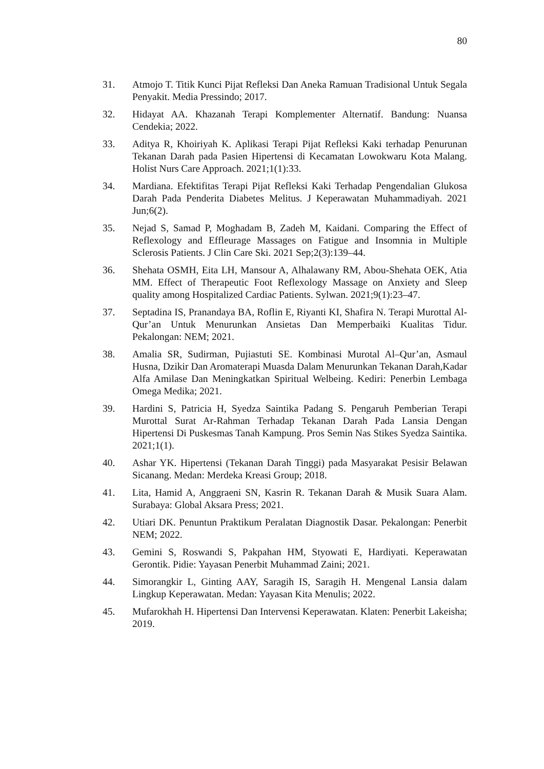80
31. Atmojo T. Titik Kunci Pijat Refleksi Dan Aneka Ramuan Tradisional Untuk Segala Penyakit. Media Pressindo; 2017.
32. Hidayat AA. Khazanah Terapi Komplementer Alternatif. Bandung: Nuansa Cendekia; 2022.
33. Aditya R, Khoiriyah K. Aplikasi Terapi Pijat Refleksi Kaki terhadap Penurunan Tekanan Darah pada Pasien Hipertensi di Kecamatan Lowokwaru Kota Malang. Holist Nurs Care Approach. 2021;1(1):33.
34. Mardiana. Efektifitas Terapi Pijat Refleksi Kaki Terhadap Pengendalian Glukosa Darah Pada Penderita Diabetes Melitus. J Keperawatan Muhammadiyah. 2021 Jun;6(2).
35. Nejad S, Samad P, Moghadam B, Zadeh M, Kaidani. Comparing the Effect of Reflexology and Effleurage Massages on Fatigue and Insomnia in Multiple Sclerosis Patients. J Clin Care Ski. 2021 Sep;2(3):139–44.
36. Shehata OSMH, Eita LH, Mansour A, Alhalawany RM, Abou-Shehata OEK, Atia MM. Effect of Therapeutic Foot Reflexology Massage on Anxiety and Sleep quality among Hospitalized Cardiac Patients. Sylwan. 2021;9(1):23–47.
37. Septadina IS, Pranandaya BA, Roflin E, Riyanti KI, Shafira N. Terapi Murottal Al-Qur’an Untuk Menurunkan Ansietas Dan Memperbaiki Kualitas Tidur. Pekalongan: NEM; 2021.
38. Amalia SR, Sudirman, Pujiastuti SE. Kombinasi Murotal Al–Qur’an, Asmaul Husna, Dzikir Dan Aromaterapi Muasda Dalam Menurunkan Tekanan Darah,Kadar Alfa Amilase Dan Meningkatkan Spiritual Welbeing. Kediri: Penerbin Lembaga Omega Medika; 2021.
39. Hardini S, Patricia H, Syedza Saintika Padang S. Pengaruh Pemberian Terapi Murottal Surat Ar-Rahman Terhadap Tekanan Darah Pada Lansia Dengan Hipertensi Di Puskesmas Tanah Kampung. Pros Semin Nas Stikes Syedza Saintika. 2021;1(1).
40. Ashar YK. Hipertensi (Tekanan Darah Tinggi) pada Masyarakat Pesisir Belawan Sicanang. Medan: Merdeka Kreasi Group; 2018.
41. Lita, Hamid A, Anggraeni SN, Kasrin R. Tekanan Darah & Musik Suara Alam. Surabaya: Global Aksara Press; 2021.
42. Utiari DK. Penuntun Praktikum Peralatan Diagnostik Dasar. Pekalongan: Penerbit NEM; 2022.
43. Gemini S, Roswandi S, Pakpahan HM, Styowati E, Hardiyati. Keperawatan Gerontik. Pidie: Yayasan Penerbit Muhammad Zaini; 2021.
44. Simorangkir L, Ginting AAY, Saragih IS, Saragih H. Mengenal Lansia dalam Lingkup Keperawatan. Medan: Yayasan Kita Menulis; 2022.
45. Mufarokhah H. Hipertensi Dan Intervensi Keperawatan. Klaten: Penerbit Lakeisha; 2019.